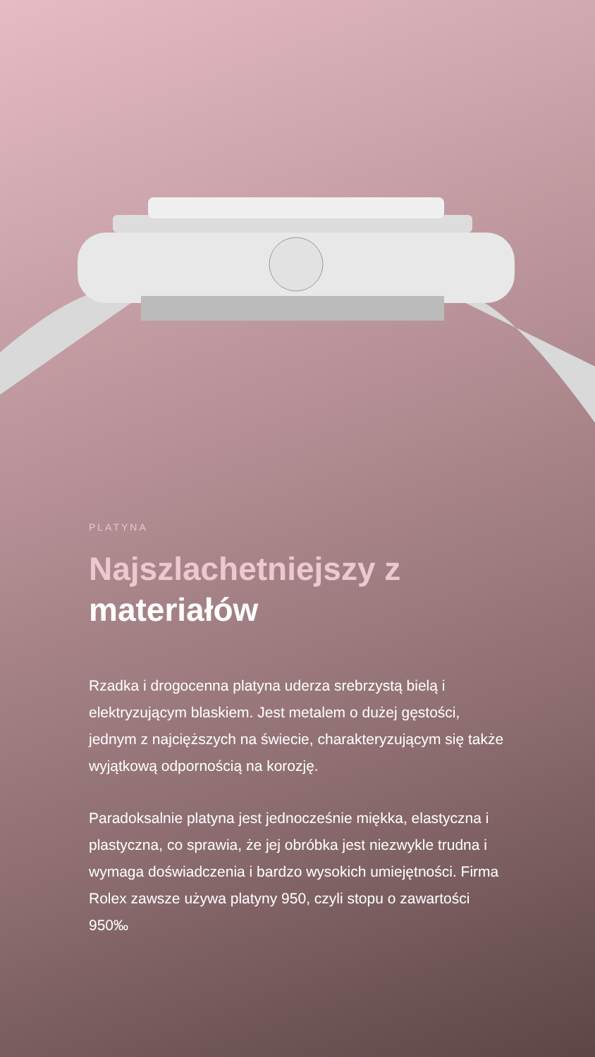PLATYNA
Najszlachetniejszy z
materiałów
Rzadka i drogocenna platyna uderza srebrzystą bielą i elektryzującym blaskiem. Jest metalem o dużej gęstości, jednym z najcięższych na świecie, charakteryzującym się także wyjątkową odpornością na korozję.
Paradoksalnie platyna jest jednocześnie miękka, elastyczna i plastyczna, co sprawia, że jej obróbka jest niezwykle trudna i wymaga doświadczenia i bardzo wysokich umiejętności. Firma Rolex zawsze używa platyny 950, czyli stopu o zawartości 950‰